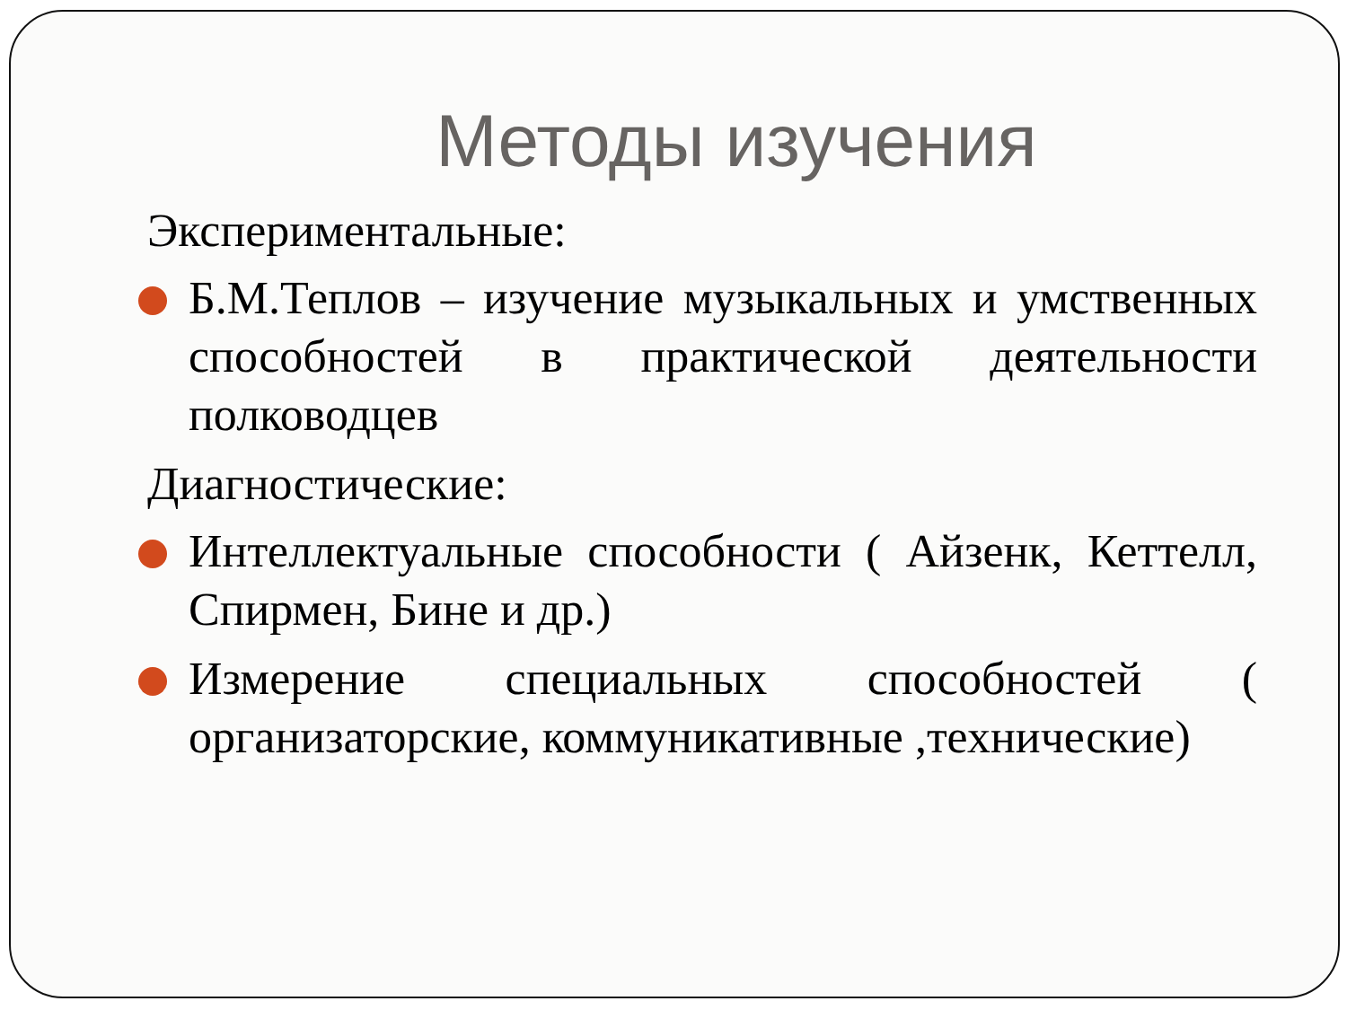Методы изучения
Экспериментальные:
Б.М.Теплов – изучение музыкальных и умственных способностей в практической деятельности полководцев
Диагностические:
Интеллектуальные способности ( Айзенк, Кеттелл, Спирмен, Бине и др.)
Измерение специальных способностей ( организаторские, коммуникативные ,технические)